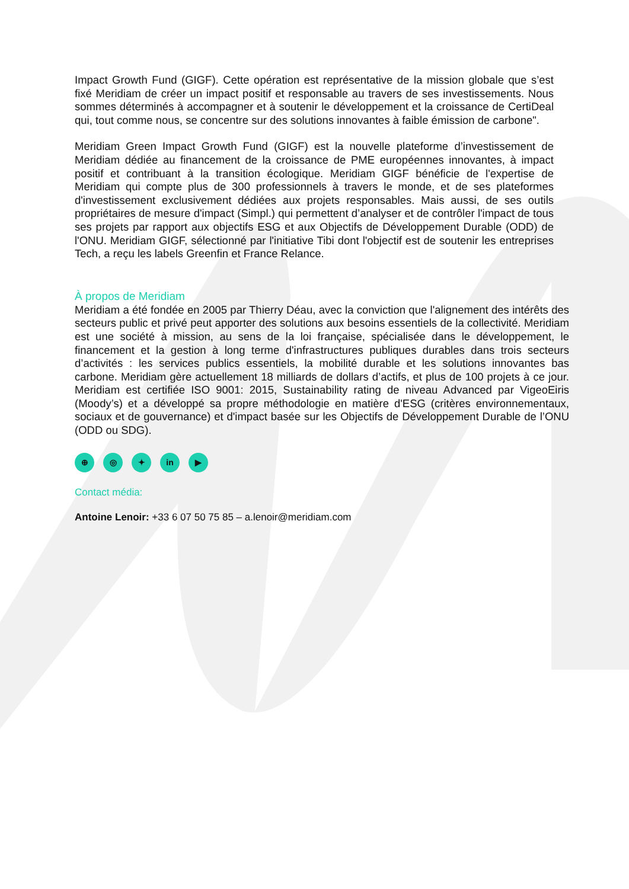Impact Growth Fund (GIGF). Cette opération est représentative de la mission globale que s’est fixé Meridiam de créer un impact positif et responsable au travers de ses investissements. Nous sommes déterminés à accompagner et à soutenir le développement et la croissance de CertiDeal qui, tout comme nous, se concentre sur des solutions innovantes à faible émission de carbone".
Meridiam Green Impact Growth Fund (GIGF) est la nouvelle plateforme d’investissement de Meridiam dédiée au financement de la croissance de PME européennes innovantes, à impact positif et contribuant à la transition écologique. Meridiam GIGF bénéficie de l'expertise de Meridiam qui compte plus de 300 professionnels à travers le monde, et de ses plateformes d'investissement exclusivement dédiées aux projets responsables. Mais aussi, de ses outils propriétaires de mesure d'impact (Simpl.) qui permettent d’analyser et de contrôler l'impact de tous ses projets par rapport aux objectifs ESG et aux Objectifs de Développement Durable (ODD) de l'ONU. Meridiam GIGF, sélectionné par l'initiative Tibi dont l'objectif est de soutenir les entreprises Tech, a reçu les labels Greenfin et France Relance.
À propos de Meridiam
Meridiam a été fondée en 2005 par Thierry Déau, avec la conviction que l'alignement des intérêts des secteurs public et privé peut apporter des solutions aux besoins essentiels de la collectivité. Meridiam est une société à mission, au sens de la loi française, spécialisée dans le développement, le financement et la gestion à long terme d'infrastructures publiques durables dans trois secteurs d’activités : les services publics essentiels, la mobilité durable et les solutions innovantes bas carbone. Meridiam gère actuellement 18 milliards de dollars d’actifs, et plus de 100 projets à ce jour. Meridiam est certifiée ISO 9001: 2015, Sustainability rating de niveau Advanced par VigeoEiris (Moody’s) et a développé sa propre méthodologie en matière d'ESG (critères environnementaux, sociaux et de gouvernance) et d'impact basée sur les Objectifs de Développement Durable de l’ONU (ODD ou SDG).
⊕ ◎ ✦ in ▶
Contact média:
Antoine Lenoir: +33 6 07 50 75 85 – a.lenoir@meridiam.com